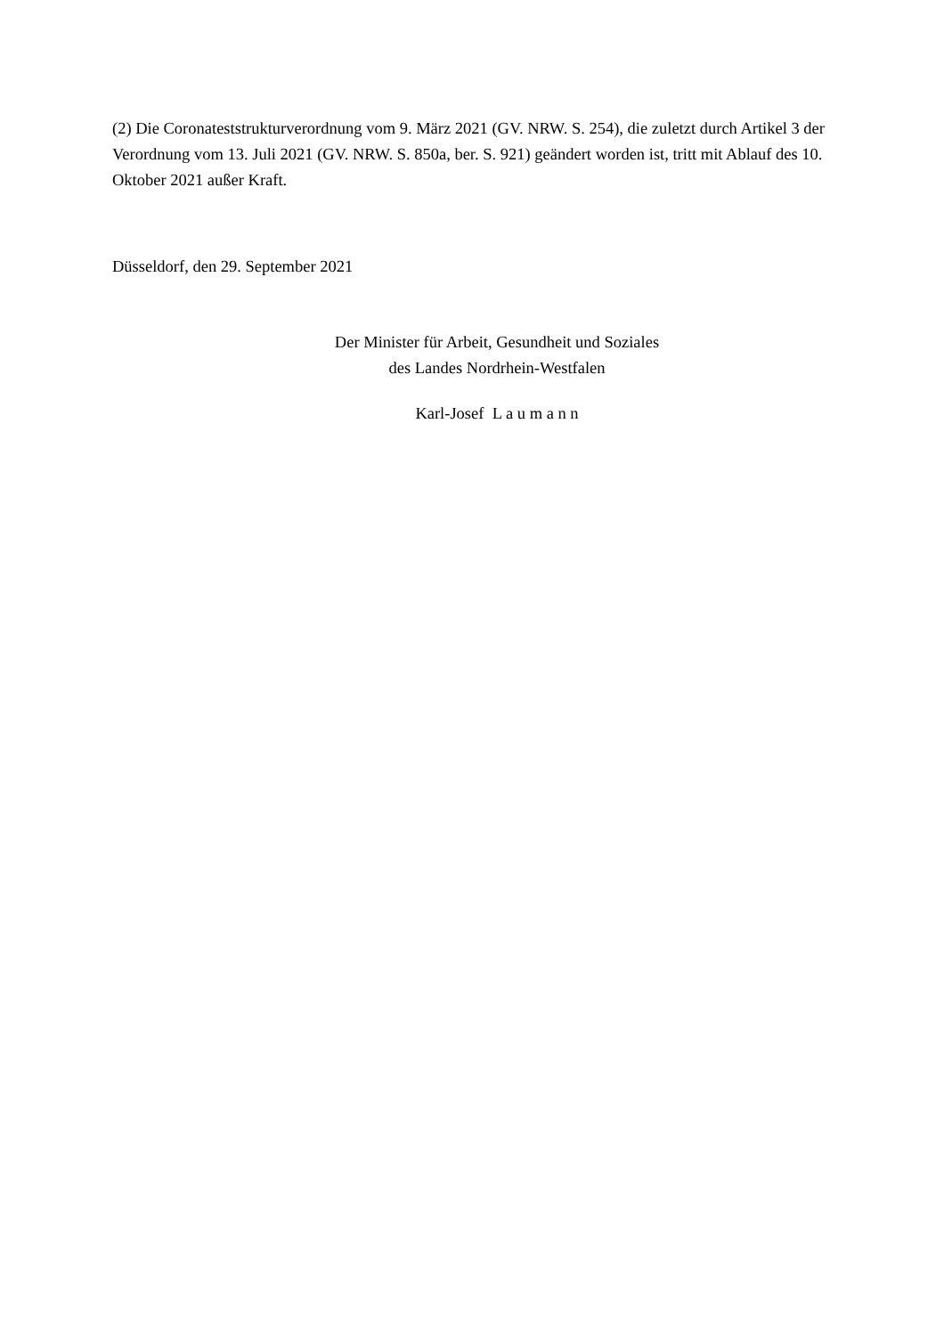(2) Die Coronateststrukturverordnung vom 9. März 2021 (GV. NRW. S. 254), die zuletzt durch Artikel 3 der Verordnung vom 13. Juli 2021 (GV. NRW. S. 850a, ber. S. 921) geändert worden ist, tritt mit Ablauf des 10. Oktober 2021 außer Kraft.
Düsseldorf, den 29. September 2021
Der Minister für Arbeit, Gesundheit und Soziales
des Landes Nordrhein-Westfalen
Karl-Josef L a u m a n n